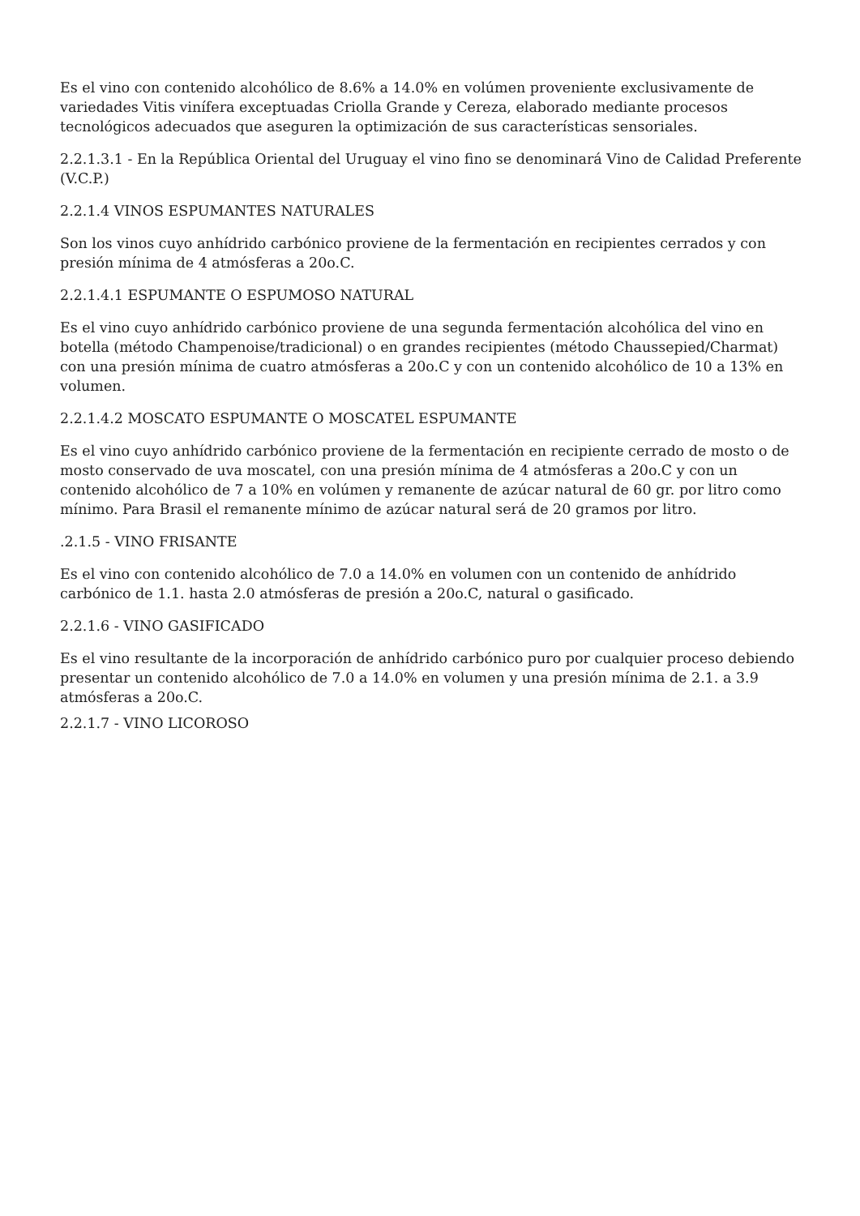Es el vino con contenido alcohólico de 8.6% a 14.0% en volúmen proveniente exclusivamente de variedades Vitis vinífera exceptuadas Criolla Grande y Cereza, elaborado mediante procesos tecnológicos adecuados que aseguren la optimización de sus características sensoriales.
2.2.1.3.1 - En la República Oriental del Uruguay el vino fino se denominará Vino de Calidad Preferente (V.C.P.)
2.2.1.4 VINOS ESPUMANTES NATURALES
Son los vinos cuyo anhídrido carbónico proviene de la fermentación en recipientes cerrados y con presión mínima de 4 atmósferas a 20o.C.
2.2.1.4.1 ESPUMANTE O ESPUMOSO NATURAL
Es el vino cuyo anhídrido carbónico proviene de una segunda fermentación alcohólica del vino en botella (método Champenoise/tradicional) o en grandes recipientes (método Chaussepied/Charmat) con una presión mínima de cuatro atmósferas a 20o.C y con un contenido alcohólico de 10 a 13% en volumen.
2.2.1.4.2 MOSCATO ESPUMANTE O MOSCATEL ESPUMANTE
Es el vino cuyo anhídrido carbónico proviene de la fermentación en recipiente cerrado de mosto o de mosto conservado de uva moscatel, con una presión mínima de 4 atmósferas a 20o.C y con un contenido alcohólico de 7 a 10% en volúmen y remanente de azúcar natural de 60 gr. por litro como mínimo. Para Brasil el remanente mínimo de azúcar natural será de 20 gramos por litro.
.2.1.5 - VINO FRISANTE
Es el vino con contenido alcohólico de 7.0 a 14.0% en volumen con un contenido de anhídrido carbónico de 1.1. hasta 2.0 atmósferas de presión a 20o.C, natural o gasificado.
2.2.1.6 - VINO GASIFICADO
Es el vino resultante de la incorporación de anhídrido carbónico puro por cualquier proceso debiendo presentar un contenido alcohólico de 7.0 a 14.0% en volumen y una presión mínima de 2.1. a 3.9 atmósferas a 20o.C.
2.2.1.7 - VINO LICOROSO